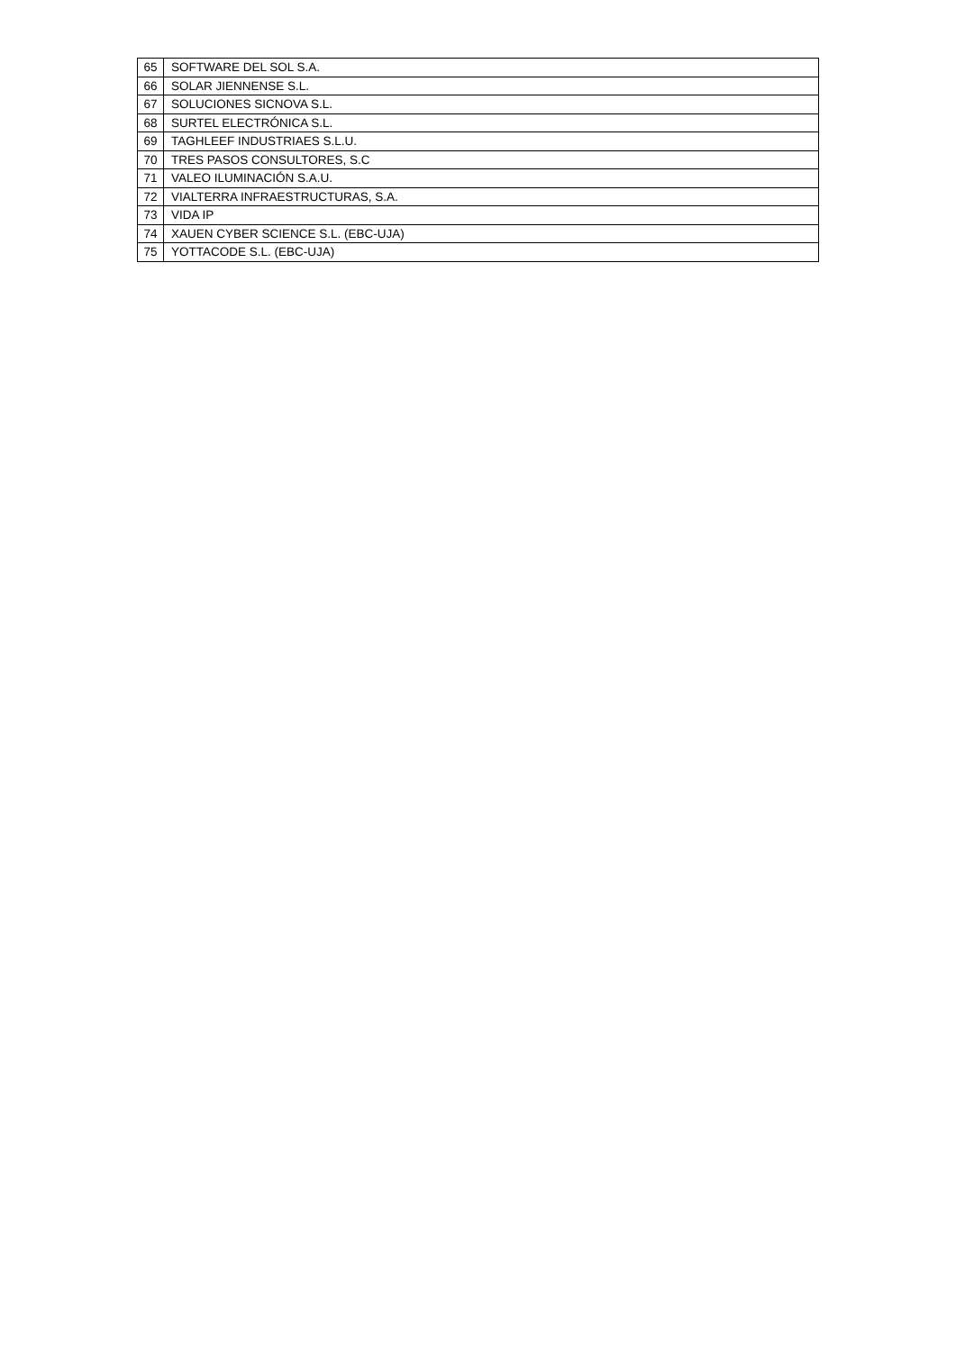| 65 | SOFTWARE DEL SOL S.A. |
| 66 | SOLAR JIENNENSE S.L. |
| 67 | SOLUCIONES SICNOVA S.L. |
| 68 | SURTEL ELECTRÓNICA S.L. |
| 69 | TAGHLEEF INDUSTRIAES S.L.U. |
| 70 | TRES PASOS CONSULTORES, S.C |
| 71 | VALEO ILUMINACIÓN S.A.U. |
| 72 | VIALTERRA INFRAESTRUCTURAS, S.A. |
| 73 | VIDA IP |
| 74 | XAUEN CYBER SCIENCE S.L. (EBC-UJA) |
| 75 | YOTTACODE S.L. (EBC-UJA) |